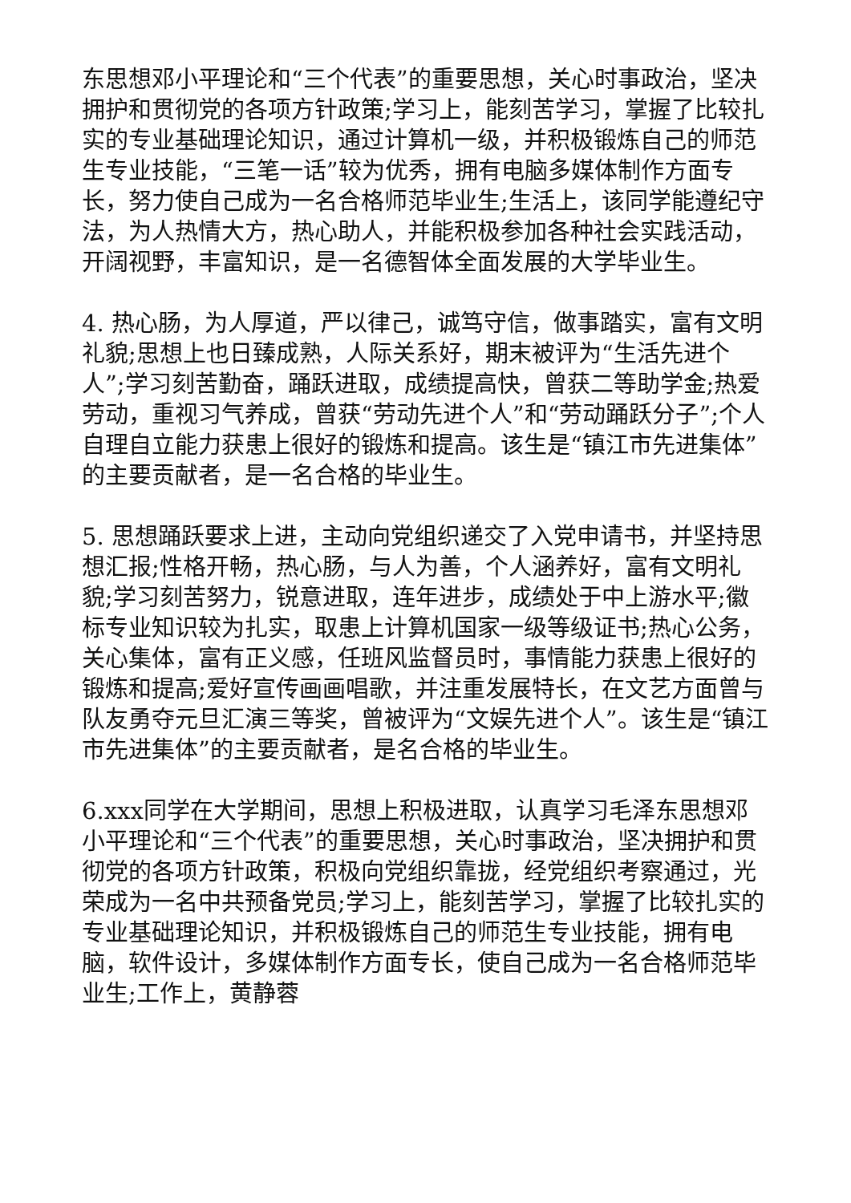东思想邓小平理论和“三个代表”的重要思想，关心时事政治，坚决拥护和贯彻党的各项方针政策;学习上，能刻苦学习，掌握了比较扎实的专业基础理论知识，通过计算机一级，并积极锻炼自己的师范生专业技能，“三笔一话”较为优秀，拥有电脑多媒体制作方面专长，努力使自己成为一名合格师范毕业生;生活上，该同学能遵纪守法，为人热情大方，热心助人，并能积极参加各种社会实践活动，开阔视野，丰富知识，是一名德智体全面发展的大学毕业生。
4. 热心肠，为人厚道，严以律己，诚笃守信，做事踏实，富有文明礼貌;思想上也日臻成熟，人际关系好，期末被评为“生活先进个人”;学习刻苦勤奋，踊跃进取，成绩提高快，曾获二等助学金;热爱劳动，重视习气养成，曾获“劳动先进个人”和“劳动踊跃分子”;个人自理自立能力获患上很好的锻炼和提高。该生是“镇江市先进集体”的主要贡献者，是一名合格的毕业生。
5. 思想踊跃要求上进，主动向党组织递交了入党申请书，并坚持思想汇报;性格开畅，热心肠，与人为善，个人涵养好，富有文明礼貌;学习刻苦努力，锐意进取，连年进步，成绩处于中上游水平;徽标专业知识较为扎实，取患上计算机国家一级等级证书;热心公务，关心集体，富有正义感，任班风监督员时，事情能力获患上很好的锻炼和提高;爱好宣传画画唱歌，并注重发展特长，在文艺方面曾与队友勇夺元旦汇演三等奖，曾被评为“文娱先进个人”。该生是“镇江市先进集体”的主要贡献者，是名合格的毕业生。
6.xxx同学在大学期间，思想上积极进取，认真学习毛泽东思想邓小平理论和“三个代表”的重要思想，关心时事政治，坚决拥护和贯彻党的各项方针政策，积极向党组织靠拢，经党组织考察通过，光荣成为一名中共预备党员;学习上，能刻苦学习，掌握了比较扎实的专业基础理论知识，并积极锻炼自己的师范生专业技能，拥有电脑，软件设计，多媒体制作方面专长，使自己成为一名合格师范毕业生;工作上，黄静蓉